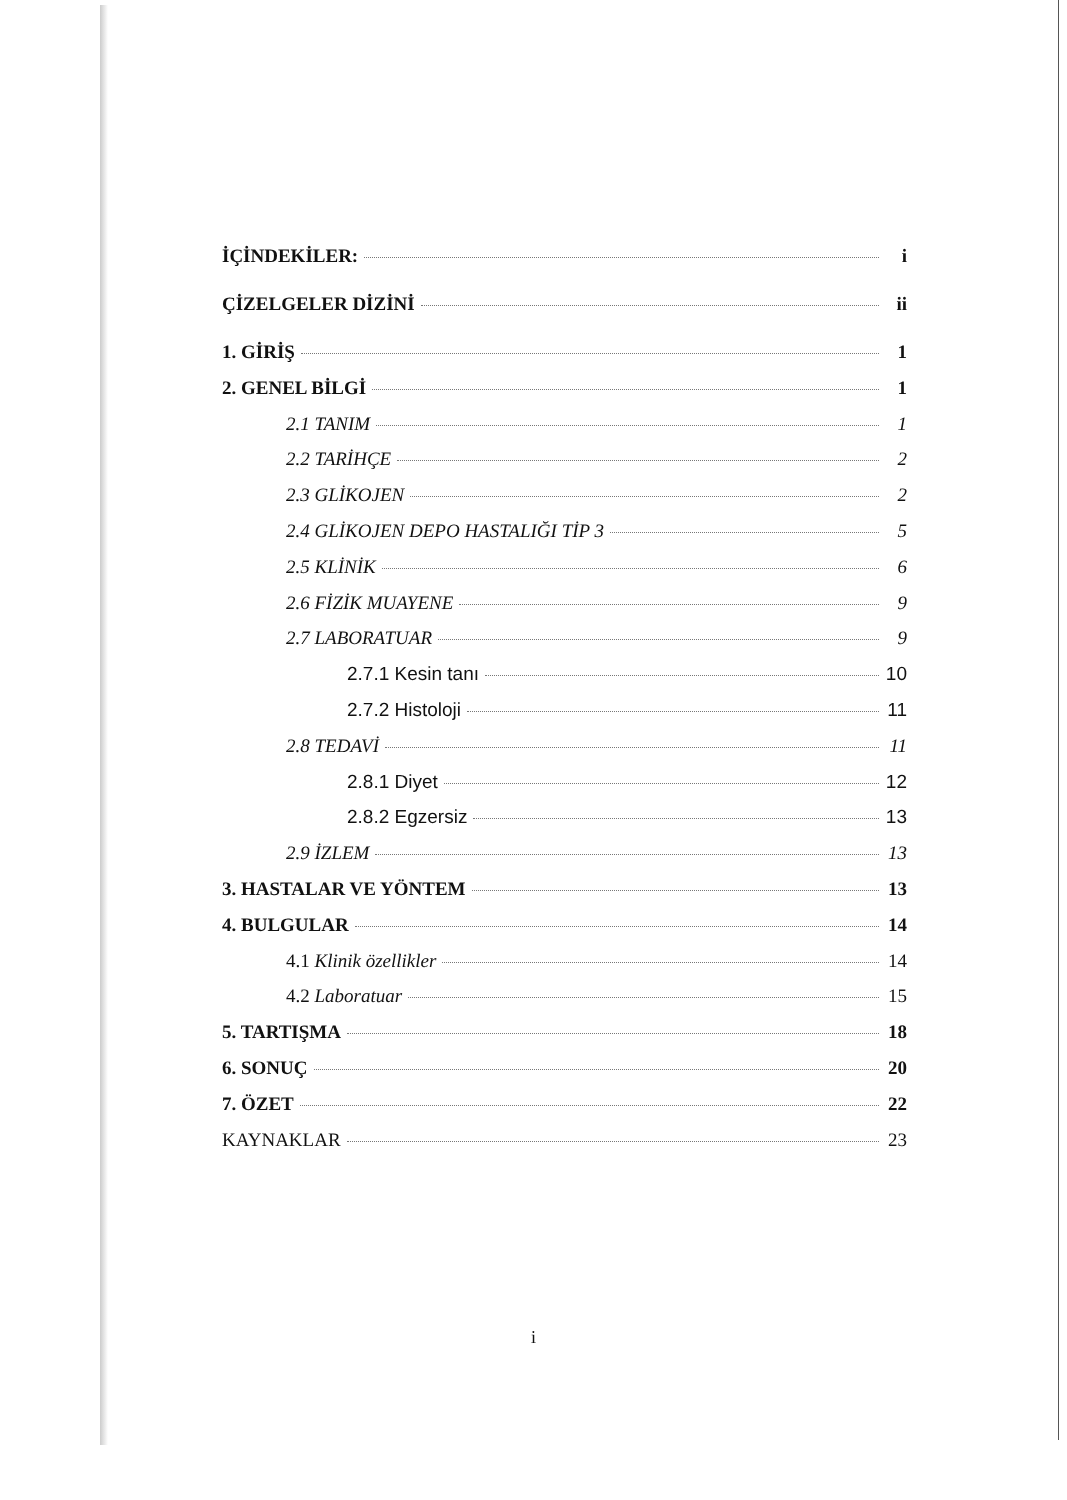İÇİNDEKİLER: i
ÇİZELGELER DİZİNİ ii
1. GİRİŞ 1
2. GENEL BİLGİ 1
2.1 TANIM 1
2.2 TARİHÇE 2
2.3 GLİKOJEN 2
2.4 GLİKOJEN DEPO HASTALIĞI TİP 3 5
2.5 KLİNİK 6
2.6 FİZİK MUAYENE 9
2.7 LABORATUAR 9
2.7.1 Kesin tanı 10
2.7.2 Histoloji 11
2.8 TEDAVİ 11
2.8.1 Diyet 12
2.8.2 Egzersiz 13
2.9 İZLEM 13
3. HASTALAR VE YÖNTEM 13
4. BULGULAR 14
4.1 Klinik özellikler 14
4.2 Laboratuar 15
5. TARTIŞMA 18
6. SONUÇ 20
7. ÖZET 22
KAYNAKLAR 23
i